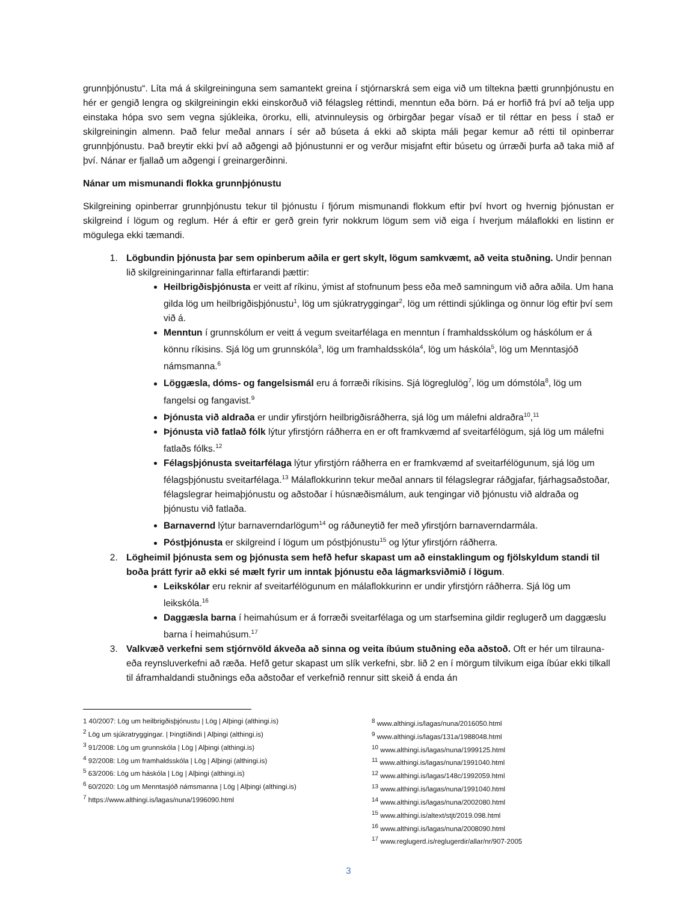grunnþjónustu“. Líta má á skilgreininguna sem samantekt greina í stjórnarskrá sem eiga við um tiltekna þætti grunnþjónustu en hér er gengið lengra og skilgreiningin ekki einskorðuð við félagsleg réttindi, menntun eða börn. Þá er horfið frá því að telja upp einstaka hópa svo sem vegna sjúkleika, örorku, elli, atvinnuleysis og örbirgðar þegar vísað er til réttar en þess í stað er skilgreiningin almenn. Það felur meðal annars í sér að búseta á ekki að skipta máli þegar kemur að rétti til opinberrar grunnþjónustu. Það breytir ekki því að aðgengi að þjónustunni er og verður misjafnt eftir búsetu og úrræði þurfa að taka mið af því. Nánar er fjallað um aðgengi í greinargerðinni.
Nánar um mismunandi flokka grunnþjónustu
Skilgreining opinberrar grunnþjónustu tekur til þjónustu í fjórum mismunandi flokkum eftir því hvort og hvernig þjónustan er skilgreind í lögum og reglum. Hér á eftir er gerð grein fyrir nokkrum lögum sem við eiga í hverjum málaflokki en listinn er mögulega ekki tæmandi.
1. Lögbundin þjónusta þar sem opinberum aðila er gert skylt, lögum samkvæmt, að veita stuðning. Undir þennan lið skilgreiningarinnar falla eftirfarandi þættir:
Heilbrigðisþjónusta er veitt af ríkinu, ýmist af stofnunum þess eða með samningum við aðra aðila. Um hana gilda lög um heilbrigðisþjónustu<sup>1</sup>, lög um sjúkratryggingar<sup>2</sup>, lög um réttindi sjúklinga og önnur lög eftir því sem við á.
Menntun í grunnskólum er veitt á vegum sveitarfélaga en menntun í framhaldsskólum og háskólum er á könnu ríkisins. Sjá lög um grunnskóla<sup>3</sup>, lög um framhaldsskóla<sup>4</sup>, lög um háskóla<sup>5</sup>, lög um Menntasjóð námsmanna.<sup>6</sup>
Löggæsla, dóms- og fangelsismál eru á forræði ríkisins. Sjá lögreglulög<sup>7</sup>, lög um dómstóla<sup>8</sup>, lög um fangelsi og fangavist.<sup>9</sup>
Þjónusta við aldraða er undir yfirstjórn heilbrigðisráðherra, sjá lög um málefni aldraðra<sup>10</sup>,<sup>11</sup>
Þjónusta við fatlað fólk lýtur yfirstjórn ráðherra en er oft framkvæmd af sveitarfélögum, sjá lög um málefni fatlaðs fólks.<sup>12</sup>
Félagsþjónusta sveitarfélaga lýtur yfirstjórn ráðherra en er framkvæmd af sveitarfélögunum, sjá lög um félagsþjónustu sveitarfélaga.<sup>13</sup> Málaflokkurinn tekur meðal annars til félagslegrar ráðgjafar, fjárhagsaðstoðar, félagslegrar heimaþjónustu og aðstoðar í húsnæðismálum, auk tengingar við þjónustu við aldraða og þjónustu við fatlaða.
Barnavernd lýtur barnaverndarlögum<sup>14</sup> og ráðuneytið fer með yfirstjórn barnaverndarmála.
Póstþjónusta er skilgreind í lögum um póstþjónustu<sup>15</sup> og lýtur yfirstjórn ráðherra.
2. Lögheimil þjónusta sem og þjónusta sem hefð hefur skapast um að einstaklingum og fjölskyldum standi til boða þrátt fyrir að ekki sé mælt fyrir um inntak þjónustu eða lágmarksviðmið í lögum.
Leikskólar eru reknir af sveitarfélögunum en málaflokkurinn er undir yfirstjórn ráðherra. Sjá lög um leikskóla.<sup>16</sup>
Daggæsla barna í heimahúsum er á forræði sveitarfélaga og um starfsemina gildir reglugerð um daggæslu barna í heimahúsum.<sup>17</sup>
3. Valkvæð verkefni sem stjórnvöld ákveða að sinna og veita íbúum stuðning eða aðstoð. Oft er hér um tilrauna- eða reynsluverkefni að ræða. Hefð getur skapast um slík verkefni, sbr. lið 2 en í mörgum tilvikum eiga íbúar ekki tilkall til áframhaldandi stuðnings eða aðstoðar ef verkefnið rennur sitt skeið á enda án
1 40/2007: Lög um heilbrigðisþjónustu | Lög | Alþingi (althingi.is)
<sup>2</sup> Lög um sjúkratryggingar. | Þingtíðindi | Alþingi (althingi.is)
<sup>3</sup> 91/2008: Lög um grunnskóla | Lög | Alþingi (althingi.is)
<sup>4</sup> 92/2008: Lög um framhaldsskóla | Lög | Alþingi (althingi.is)
<sup>5</sup> 63/2006: Lög um háskóla | Lög | Alþingi (althingi.is)
<sup>6</sup> 60/2020: Lög um Menntasjóð námsmanna | Lög | Alþingi (althingi.is)
<sup>7</sup> https://www.althingi.is/lagas/nuna/1996090.html
<sup>8</sup> www.althingi.is/lagas/nuna/2016050.html
<sup>9</sup> www.althingi.is/lagas/131a/1988048.html
<sup>10</sup> www.althingi.is/lagas/nuna/1999125.html
<sup>11</sup> www.althingi.is/lagas/nuna/1991040.html
<sup>12</sup> www.althingi.is/lagas/148c/1992059.html
<sup>13</sup> www.althingi.is/lagas/nuna/1991040.html
<sup>14</sup> www.althingi.is/lagas/nuna/2002080.html
<sup>15</sup> www.althingi.is/altext/stjt/2019.098.html
<sup>16</sup> www.althingi.is/lagas/nuna/2008090.html
<sup>17</sup> www.reglugerd.is/reglugerdir/allar/nr/907-2005
3